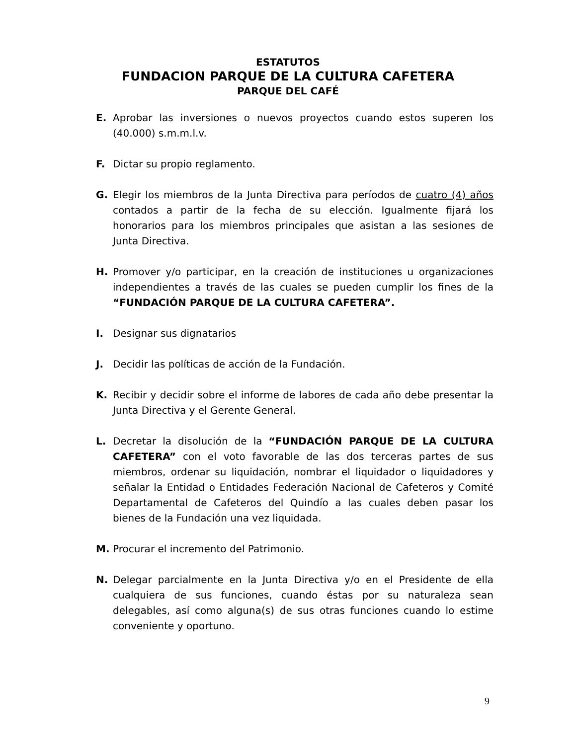ESTATUTOS
FUNDACION PARQUE DE LA CULTURA CAFETERA
PARQUE DEL CAFÉ
E. Aprobar las inversiones o nuevos proyectos cuando estos superen los (40.000) s.m.m.l.v.
F. Dictar su propio reglamento.
G. Elegir los miembros de la Junta Directiva para períodos de cuatro (4) años contados a partir de la fecha de su elección. Igualmente fijará los honorarios para los miembros principales que asistan a las sesiones de Junta Directiva.
H. Promover y/o participar, en la creación de instituciones u organizaciones independientes a través de las cuales se pueden cumplir los fines de la “FUNDACIÓN PARQUE DE LA CULTURA CAFETERA”.
I. Designar sus dignatarios
J. Decidir las políticas de acción de la Fundación.
K. Recibir y decidir sobre el informe de labores de cada año debe presentar la Junta Directiva y el Gerente General.
L. Decretar la disolución de la “FUNDACIÓN PARQUE DE LA CULTURA CAFETERA” con el voto favorable de las dos terceras partes de sus miembros, ordenar su liquidación, nombrar el liquidador o liquidadores y señalar la Entidad o Entidades Federación Nacional de Cafeteros y Comité Departamental de Cafeteros del Quindío a las cuales deben pasar los bienes de la Fundación una vez liquidada.
M. Procurar el incremento del Patrimonio.
N. Delegar parcialmente en la Junta Directiva y/o en el Presidente de ella cualquiera de sus funciones, cuando éstas por su naturaleza sean delegables, así como alguna(s) de sus otras funciones cuando lo estime conveniente y oportuno.
9